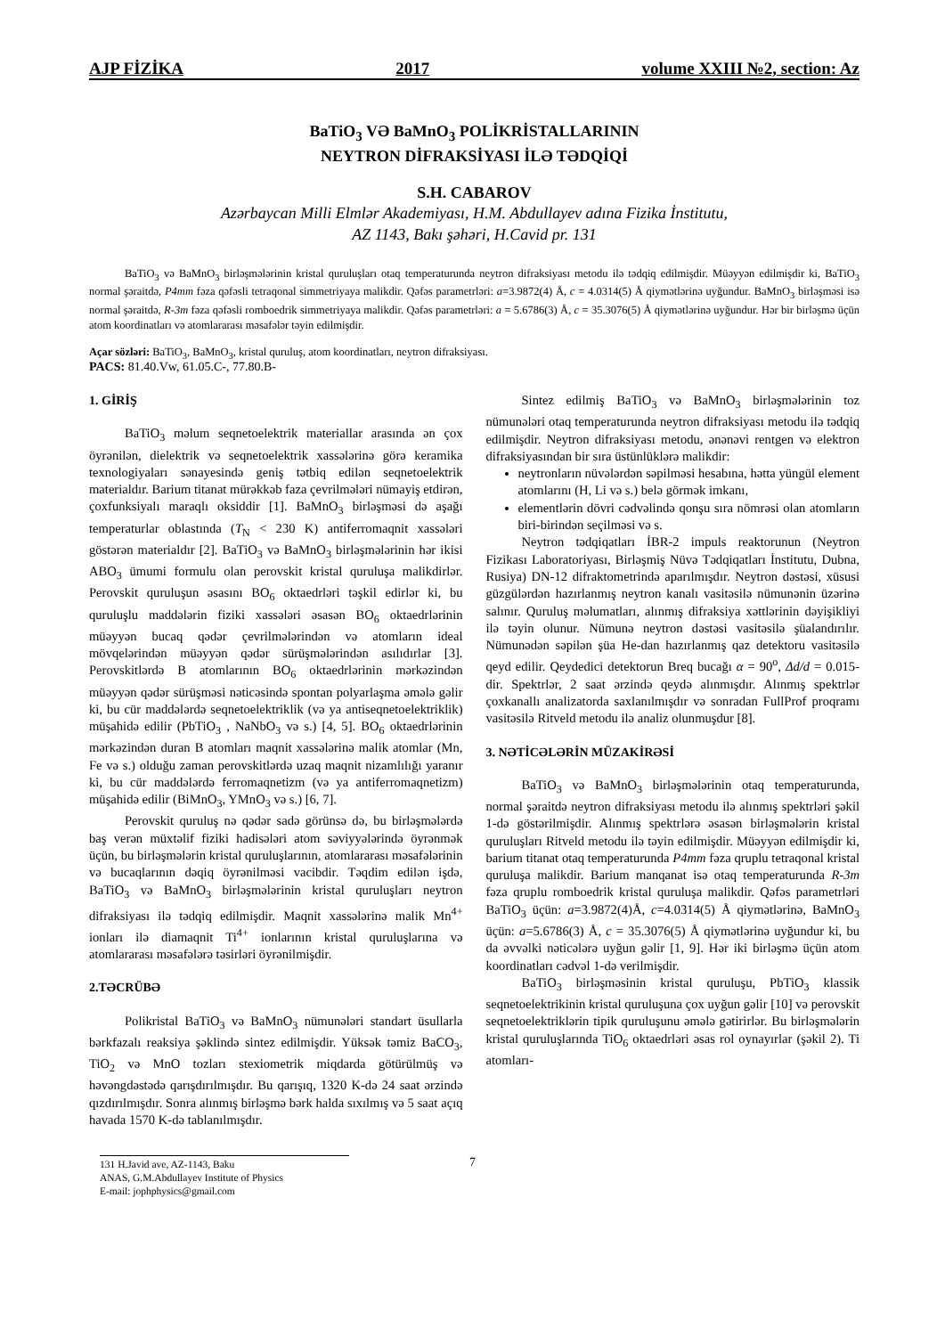AJP FİZİKA 2017 volume XXIII №2, section: Az
BaTiO<sub>3</sub> VƏ BaMnO<sub>3</sub> POLİKRİSTALLARININ
NEYTRON DİFRAKSİYASI İLƏ TƏDQİQİ
S.H. CABAROV
Azərbaycan Milli Elmlər Akademiyası, H.M. Abdullayev adına Fizika İnstitutu,
AZ 1143, Bakı şəhəri, H.Cavid pr. 131
BaTiO<sub>3</sub> və BaMnO<sub>3</sub> birləşmələrinin kristal quruluşları otaq temperaturunda neytron difraksiyası metodu ilə tədqiq edilmişdir. Müəyyən edilmişdir ki, BaTiO<sub>3</sub> normal şəraitdə, P4mm fəza qəfəsli tetraqonal simmetriyaya malikdir. Qəfəs parametrləri: a=3.9872(4) Å, c = 4.0314(5) Å qiymətlərinə uyğundur. BaMnO<sub>3</sub> birləşməsi isə normal şəraitdə, R-3m fəza qəfəsli romboedrik simmetriyaya malikdir. Qəfəs parametrləri: a = 5.6786(3) Å, c = 35.3076(5) Å qiymətlərinə uyğundur. Hər bir birləşmə üçün atom koordinatları və atomlararası məsafələr təyin edilmişdir.
Açar sözləri: BaTiO<sub>3</sub>, BaMnO<sub>3</sub>, kristal quruluş, atom koordinatları, neytron difraksiyası.
PACS: 81.40.Vw, 61.05.C-, 77.80.B-
1. GİRİŞ
BaTiO<sub>3</sub> məlum seqnetoelektrik materiallar arasında ən çox öyrənilən, dielektrik və seqnetoelektrik xassələrinə görə keramika texnologiyaları sənayesində geniş tətbiq edilən seqnetoelektrik materialdır. Barium titanat mürəkkəb faza çevrilmələri nümayiş etdirən, çoxfunksiyalı maraqlı oksiddir [1]. BaMnO<sub>3</sub> birləşməsi də aşağı temperaturlar oblastında (T<sub>N</sub> < 230 K) antiferromaqnit xassələri göstərən materialdır [2]. BaTiO<sub>3</sub> və BaMnO<sub>3</sub> birləşmələrinin hər ikisi ABO<sub>3</sub> ümumi formulu olan perovskit kristal quruluşa malikdirlər. Perovskit quruluşun əsasını BO<sub>6</sub> oktaedrləri təşkil edirlər ki, bu quruluşlu maddələrin fiziki xassələri əsasən BO<sub>6</sub> oktaedrlərinin müəyyən bucaq qədər çevrilmələrindən və atomların ideal mövqelərindən müəyyən qədər sürüşmələrindən asılıdırlar [3]. Perovskitlərdə B atomlarının BO<sub>6</sub> oktaedrlərinin mərkəzindən müəyyən qədər sürüşməsi nəticəsində spontan polyarlaşma əmələ gəlir ki, bu cür maddələrdə seqnetoelektriklik (və ya antiseqnetoelektriklik) müşahidə edilir (PbTiO<sub>3</sub> , NaNbO<sub>3</sub> və s.) [4, 5]. BO<sub>6</sub> oktaedrlərinin mərkəzindən duran B atomları maqnit xassələrinə malik atomlar (Mn, Fe və s.) olduğu zaman perovskitlərdə uzaq maqnit nizamlılığı yaranır ki, bu cür maddələrdə ferromaqnetizm (və ya antiferromaqnetizm) müşahidə edilir (BiMnO<sub>3</sub>, YMnO<sub>3</sub> və s.) [6, 7].
Perovskit quruluş nə qədər sadə görünsə də, bu birləşmələrdə baş verən müxtəlif fiziki hadisələri atom səviyyələrində öyrənmək üçün, bu birləşmələrin kristal quruluşlarının, atomlararası məsafələrinin və bucaqlarının dəqiq öyrənilməsi vacibdir. Təqdim edilən işdə, BaTiO<sub>3</sub> və BaMnO<sub>3</sub> birləşmələrinin kristal quruluşları neytron difraksiyası ilə tədqiq edilmişdir. Maqnit xassələrinə malik Mn<sup>4+</sup> ionları ilə diamaqnit Ti<sup>4+</sup> ionlarının kristal quruluşlarına və atomlararası məsafələrə təsirləri öyrənilmişdir.
2.TƏCRÜBƏ
Polikristal BaTiO<sub>3</sub> və BaMnO<sub>3</sub> nümunələri standart üsullarla bərkfazalı reaksiya şəklində sintez edilmişdir. Yüksək təmiz BaCO<sub>3</sub>, TiO<sub>2</sub> və MnO tozları stexiometrik miqdarda götürülmüş və həvəngdəstədə qarışdırılmışdır. Bu qarışıq, 1320 K-də 24 saat ərzində qızdırılmışdır. Sonra alınmış birləşmə bərk halda sıxılmış və 5 saat açıq havada 1570 K-də tablanılmışdır.
Sintez edilmiş BaTiO<sub>3</sub> və BaMnO<sub>3</sub> birləşmələrinin toz nümunələri otaq temperaturunda neytron difraksiyası metodu ilə tədqiq edilmişdir. Neytron difraksiyası metodu, ənənəvi rentgen və elektron difraksiyasından bir sıra üstünlüklərə malikdir:
neytronların nüvələrdən səpilməsi hesabına, hətta yüngül element atomlarını (H, Li və s.) belə görmək imkanı,
elementlərin dövri cədvəlində qonşu sıra nömrəsi olan atomların biri-birindən seçilməsi və s.
Neytron tədqiqatları İBR-2 impuls reaktorunun (Neytron Fizikası Laboratoriyası, Birləşmiş Nüvə Tədqiqatları İnstitutu, Dubna, Rusiya) DN-12 difraktometrində aparılmışdır. Neytron dəstəsi, xüsusi güzgülərdən hazırlanmış neytron kanalı vasitəsilə nümunənin üzərinə salınır. Quruluş məlumatları, alınmış difraksiya xəttlərinin dəyişikliyi ilə təyin olunur. Nümunə neytron dəstəsi vasitəsilə şüalandırılır. Nümunədən səpilən şüa He-dan hazırlanmış qaz detektoru vasitəsilə qeyd edilir. Qeydedici detektorun Breq bucağı α = 90<sup>o</sup>, Δd/d = 0.015-dir. Spektrlər, 2 saat ərzində qeydə alınmışdır. Alınmış spektrlər çoxkanallı analizatorda saxlanılmışdır və sonradan FullProf proqramı vasitəsilə Ritveld metodu ilə analiz olunmuşdur [8].
3. NƏTİCƏLƏRİN MÜZAKİRƏSİ
BaTiO<sub>3</sub> və BaMnO<sub>3</sub> birləşmələrinin otaq temperaturunda, normal şəraitdə neytron difraksiyası metodu ilə alınmış spektrləri şəkil 1-də göstərilmişdir. Alınmış spektrlərə əsasən birləşmələrin kristal quruluşları Ritveld metodu ilə təyin edilmişdir. Müəyyən edilmişdir ki, barium titanat otaq temperaturunda P4mm fəza qruplu tetraqonal kristal quruluşa malikdir. Barium manqanat isə otaq temperaturunda R-3m fəza qruplu romboedrik kristal quruluşa malikdir. Qəfəs parametrləri BaTiO<sub>3</sub> üçün: a=3.9872(4)Å, c=4.0314(5) Å qiymətlərinə, BaMnO<sub>3</sub> üçün: a=5.6786(3) Å, c = 35.3076(5) Å qiymətlərinə uyğundur ki, bu da əvvəlki nəticələrə uyğun gəlir [1, 9]. Hər iki birləşmə üçün atom koordinatları cədvəl 1-də verilmişdir.
BaTiO<sub>3</sub> birləşməsinin kristal quruluşu, PbTiO<sub>3</sub> klassik seqnetoelektrikinin kristal quruluşuna çox uyğun gəlir [10] və perovskit seqnetoelektriklərin tipik quruluşunu əmələ gətirirlər. Bu birləşmələrin kristal quruluşlarında TiO<sub>6</sub> oktaedrləri əsas rol oynayırlar (şəkil 2). Ti atomları-
131 H.Javid ave, AZ-1143, Baku
ANAS, G.M.Abdullayev Institute of Physics
E-mail: jophphysics@gmail.com
7